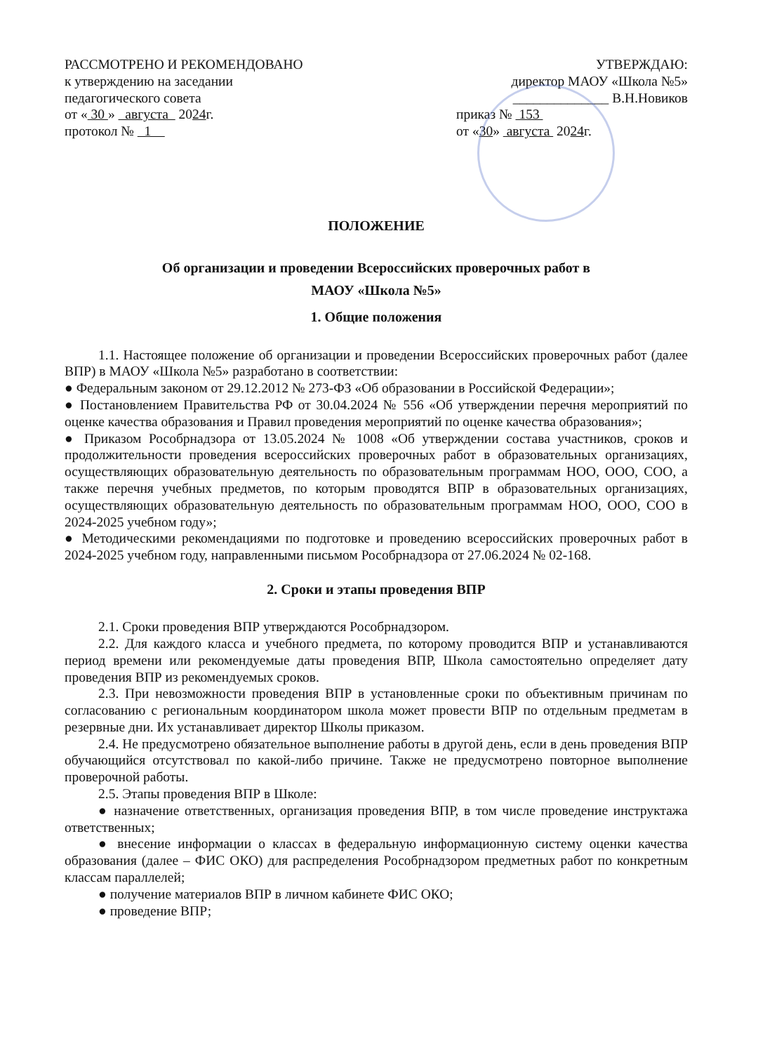РАССМОТРЕНО И РЕКОМЕНДОВАНО
к утверждению на заседании
педагогического совета
от « 30 » августа 2024г.
протокол № 1
УТВЕРЖДАЮ:
директор МАОУ «Школа №5»
______________ В.Н.Новиков
приказ № 153
от «30» августа 2024г.
ПОЛОЖЕНИЕ
Об организации и проведении Всероссийских проверочных работ в
МАОУ «Школа №5»
1. Общие положения
1.1. Настоящее положение об организации и проведении Всероссийских проверочных работ (далее ВПР) в МАОУ «Школа №5» разработано в соответствии:
● Федеральным законом от 29.12.2012 № 273-ФЗ «Об образовании в Российской Федерации»;
● Постановлением Правительства РФ от 30.04.2024 № 556 «Об утверждении перечня мероприятий по оценке качества образования и Правил проведения мероприятий по оценке качества образования»;
● Приказом Рособрнадзора от 13.05.2024 № 1008 «Об утверждении состава участников, сроков и продолжительности проведения всероссийских проверочных работ в образовательных организациях, осуществляющих образовательную деятельность по образовательным программам НОО, ООО, СОО, а также перечня учебных предметов, по которым проводятся ВПР в образовательных организациях, осуществляющих образовательную деятельность по образовательным программам НОО, ООО, СОО в 2024-2025 учебном году»;
● Методическими рекомендациями по подготовке и проведению всероссийских проверочных работ в 2024-2025 учебном году, направленными письмом Рособрнадзора от 27.06.2024 № 02-168.
2. Сроки и этапы проведения ВПР
2.1. Сроки проведения ВПР утверждаются Рособрнадзором.
2.2. Для каждого класса и учебного предмета, по которому проводится ВПР и устанавливаются период времени или рекомендуемые даты проведения ВПР, Школа самостоятельно определяет дату проведения ВПР из рекомендуемых сроков.
2.3. При невозможности проведения ВПР в установленные сроки по объективным причинам по согласованию с региональным координатором школа может провести ВПР по отдельным предметам в резервные дни. Их устанавливает директор Школы приказом.
2.4. Не предусмотрено обязательное выполнение работы в другой день, если в день проведения ВПР обучающийся отсутствовал по какой-либо причине. Также не предусмотрено повторное выполнение проверочной работы.
2.5. Этапы проведения ВПР в Школе:
● назначение ответственных, организация проведения ВПР, в том числе проведение инструктажа ответственных;
● внесение информации о классах в федеральную информационную систему оценки качества образования (далее – ФИС ОКО) для распределения Рособрнадзором предметных работ по конкретным классам параллелей;
● получение материалов ВПР в личном кабинете ФИС ОКО;
● проведение ВПР;